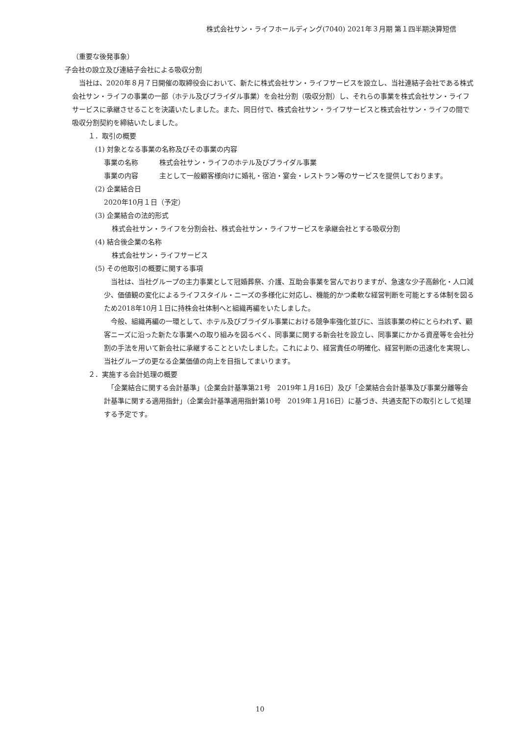株式会社サン・ライフホールディング(7040) 2021年３月期 第１四半期決算短信
（重要な後発事象）
子会社の設立及び連結子会社による吸収分割
　当社は、2020年８月７日開催の取締役会において、新たに株式会社サン・ライフサービスを設立し、当社連結子会社である株式会社サン・ライフの事業の一部（ホテル及びブライダル事業）を会社分割（吸収分割）し、それらの事業を株式会社サン・ライフサービスに承継させることを決議いたしました。また、同日付で、株式会社サン・ライフサービスと株式会社サン・ライフの間で吸収分割契約を締結いたしました。
１．取引の概要
　(1) 対象となる事業の名称及びその事業の内容
事業の名称 株式会社サン・ライフのホテル及びブライダル事業
事業の内容 主として一般顧客様向けに婚礼・宿泊・宴会・レストラン等のサービスを提供しております。
　(2) 企業結合日
2020年10月１日（予定）
　(3) 企業結合の法的形式
株式会社サン・ライフを分割会社、株式会社サン・ライフサービスを承継会社とする吸収分割
　(4) 結合後企業の名称
株式会社サン・ライフサービス
　(5) その他取引の概要に関する事項
　当社は、当社グループの主力事業として冠婚葬祭、介護、互助会事業を営んでおりますが、急速な少子高齢化・人口減少、価値観の変化によるライフスタイル・ニーズの多様化に対応し、機能的かつ柔軟な経営判断を可能とする体制を図るため2018年10月１日に持株会社体制へと組織再編をいたしました。
　今般、組織再編の一環として、ホテル及びブライダル事業における競争率強化並びに、当該事業の枠にとらわれず、顧客ニーズに沿った新たな事業への取り組みを図るべく、同事業に関する新会社を設立し、同事業にかかる資産等を会社分割の手法を用いて新会社に承継することといたしました。これにより、経営責任の明確化、経営判断の迅速化を実現し、当社グループの更なる企業価値の向上を目指してまいります。
２．実施する会計処理の概要
　「企業結合に関する会計基準」（企業会計基準第21号　2019年１月16日）及び「企業結合会計基準及び事業分離等会計基準に関する適用指針」（企業会計基準適用指針第10号　2019年１月16日）に基づき、共通支配下の取引として処理する予定です。
10